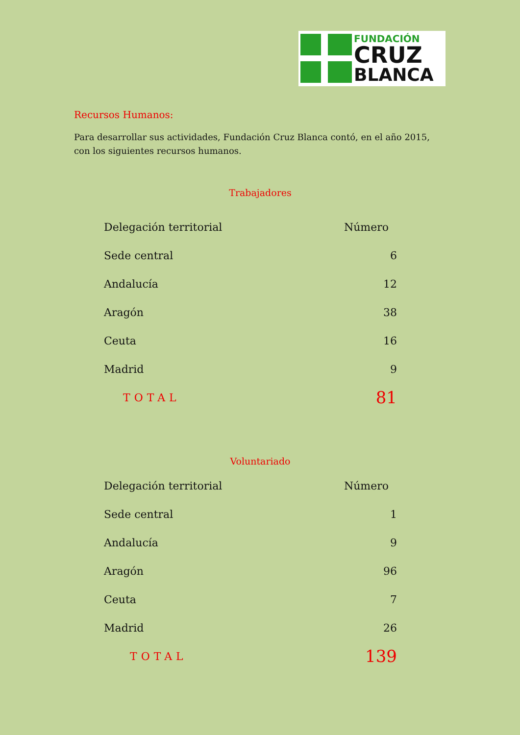FUNDACIÓN
CRUZ
BLANCA
Recursos Humanos:
Para desarrollar sus actividades, Fundación Cruz Blanca contó, en el año 2015, con los siguientes recursos humanos.
Trabajadores
| Delegación territorial | Número |
| --- | --- |
| Sede central | 6 |
| Andalucía | 12 |
| Aragón | 38 |
| Ceuta | 16 |
| Madrid | 9 |
| TOTAL | 81 |
Voluntariado
| Delegación territorial | Número |
| --- | --- |
| Sede central | 1 |
| Andalucía | 9 |
| Aragón | 96 |
| Ceuta | 7 |
| Madrid | 26 |
| TOTAL | 139 |